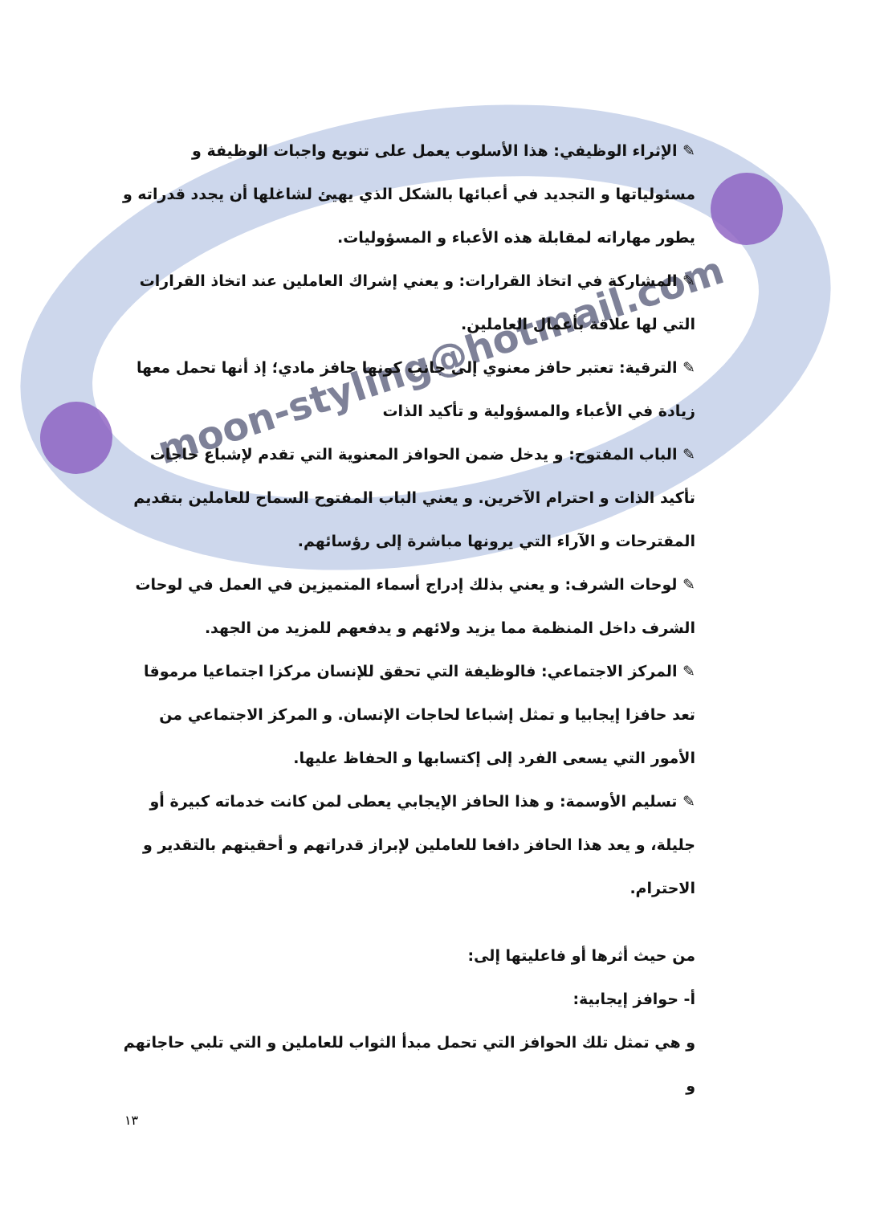moon-styling@hotmail.com
✎ الإثراء الوظيفي: هذا الأسلوب يعمل على تنويع واجبات الوظيفة و مسئولياتها و التجديد في أعبائها بالشكل الذي يهيئ لشاغلها أن يجدد قدراته و يطور مهاراته لمقابلة هذه الأعباء و المسؤوليات.
✎ المشاركة في اتخاذ القرارات: و يعني إشراك العاملين عند اتخاذ القرارات التي لها علاقة بأعمال العاملين.
✎ الترقية: تعتبر حافز معنوي إلى جانب كونها حافز مادي؛ إذ أنها تحمل معها زيادة في الأعباء والمسؤولية و تأكيد الذات
✎ الباب المفتوح: و يدخل ضمن الحوافز المعنوية التي تقدم لإشباع حاجات تأكيد الذات و احترام الآخرين. و يعني الباب المفتوح السماح للعاملين بتقديم المقترحات و الآراء التي يرونها مباشرة إلى رؤسائهم.
✎ لوحات الشرف: و يعني بذلك إدراج أسماء المتميزين في العمل في لوحات الشرف داخل المنظمة مما يزيد ولائهم و يدفعهم للمزيد من الجهد.
✎ المركز الاجتماعي: فالوظيفة التي تحقق للإنسان مركزا اجتماعيا مرموقا تعد حافزا إيجابيا و تمثل إشباعا لحاجات الإنسان. و المركز الاجتماعي من الأمور التي يسعى الفرد إلى إكتسابها و الحفاظ عليها.
✎ تسليم الأوسمة: و هذا الحافز الإيجابي يعطى لمن كانت خدماته كبيرة أو جليلة، و يعد هذا الحافز دافعا للعاملين لإبراز قدراتهم و أحقيتهم بالتقدير و الاحترام.
من حيث أثرها أو فاعليتها إلى:
أ- حوافز إيجابية:
و هي تمثل تلك الحوافز التي تحمل مبدأ الثواب للعاملين و التي تلبي حاجاتهم و
١٣